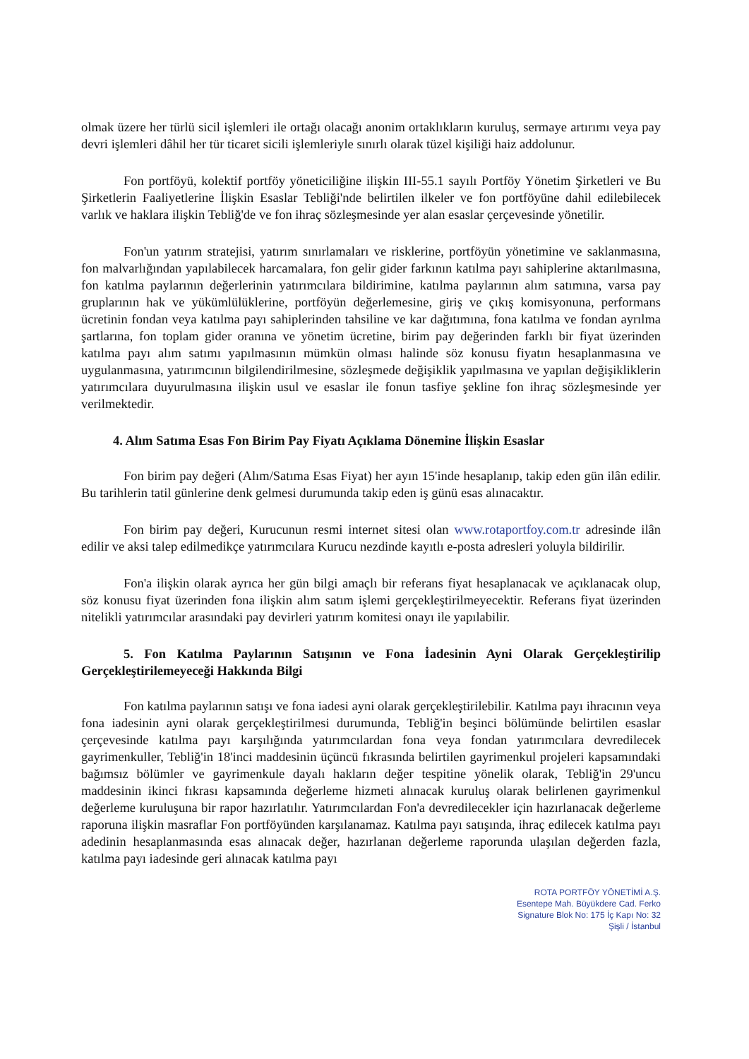olmak üzere her türlü sicil işlemleri ile ortağı olacağı anonim ortaklıkların kuruluş, sermaye artırımı veya pay devri işlemleri dâhil her tür ticaret sicili işlemleriyle sınırlı olarak tüzel kişiliği haiz addolunur.
Fon portföyü, kolektif portföy yöneticiliğine ilişkin III-55.1 sayılı Portföy Yönetim Şirketleri ve Bu Şirketlerin Faaliyetlerine İlişkin Esaslar Tebliği'nde belirtilen ilkeler ve fon portföyüne dahil edilebilecek varlık ve haklara ilişkin Tebliğ'de ve fon ihraç sözleşmesinde yer alan esaslar çerçevesinde yönetilir.
Fon'un yatırım stratejisi, yatırım sınırlamaları ve risklerine, portföyün yönetimine ve saklanmasına, fon malvarlığından yapılabilecek harcamalara, fon gelir gider farkının katılma payı sahiplerine aktarılmasına, fon katılma paylarının değerlerinin yatırımcılara bildirimine, katılma paylarının alım satımına, varsa pay gruplarının hak ve yükümlülüklerine, portföyün değerlemesine, giriş ve çıkış komisyonuna, performans ücretinin fondan veya katılma payı sahiplerinden tahsiline ve kar dağıtımına, fona katılma ve fondan ayrılma şartlarına, fon toplam gider oranına ve yönetim ücretine, birim pay değerinden farklı bir fiyat üzerinden katılma payı alım satımı yapılmasının mümkün olması halinde söz konusu fiyatın hesaplanmasına ve uygulanmasına, yatırımcının bilgilendirilmesine, sözleşmede değişiklik yapılmasına ve yapılan değişikliklerin yatırımcılara duyurulmasına ilişkin usul ve esaslar ile fonun tasfiye şekline fon ihraç sözleşmesinde yer verilmektedir.
4. Alım Satıma Esas Fon Birim Pay Fiyatı Açıklama Dönemine İlişkin Esaslar
Fon birim pay değeri (Alım/Satıma Esas Fiyat) her ayın 15'inde hesaplanıp, takip eden gün ilân edilir. Bu tarihlerin tatil günlerine denk gelmesi durumunda takip eden iş günü esas alınacaktır.
Fon birim pay değeri, Kurucunun resmi internet sitesi olan www.rotaportfoy.com.tr adresinde ilân edilir ve aksi talep edilmedikçe yatırımcılara Kurucu nezdinde kayıtlı e-posta adresleri yoluyla bildirilir.
Fon'a ilişkin olarak ayrıca her gün bilgi amaçlı bir referans fiyat hesaplanacak ve açıklanacak olup, söz konusu fiyat üzerinden fona ilişkin alım satım işlemi gerçekleştirilmeyecektir. Referans fiyat üzerinden nitelikli yatırımcılar arasındaki pay devirleri yatırım komitesi onayı ile yapılabilir.
5. Fon Katılma Paylarının Satışının ve Fona İadesinin Ayni Olarak Gerçekleştirilip Gerçekleştirilemeyeceği Hakkında Bilgi
Fon katılma paylarının satışı ve fona iadesi ayni olarak gerçekleştirilebilir. Katılma payı ihracının veya fona iadesinin ayni olarak gerçekleştirilmesi durumunda, Tebliğ'in beşinci bölümünde belirtilen esaslar çerçevesinde katılma payı karşılığında yatırımcılardan fona veya fondan yatırımcılara devredilecek gayrimenkuller, Tebliğ'in 18'inci maddesinin üçüncü fıkrasında belirtilen gayrimenkul projeleri kapsamındaki bağımsız bölümler ve gayrimenkule dayalı hakların değer tespitine yönelik olarak, Tebliğ'in 29'uncu maddesinin ikinci fıkrası kapsamında değerleme hizmeti alınacak kuruluş olarak belirlenen gayrimenkul değerleme kuruluşuna bir rapor hazırlatılır. Yatırımcılardan Fon'a devredilecekler için hazırlanacak değerleme raporuna ilişkin masraflar Fon portföyünden karşılanamaz. Katılma payı satışında, ihraç edilecek katılma payı adedinin hesaplanmasında esas alınacak değer, hazırlanan değerleme raporunda ulaşılan değerden fazla, katılma payı iadesinde geri alınacak katılma payı
ROTA PORTFÖY YÖNETİMİ A.Ş.
Esentepe Mah. Büyükdere Cad. Ferko
Signature Blok No: 175 İç Kapı No: 32
Şişli / İstanbul